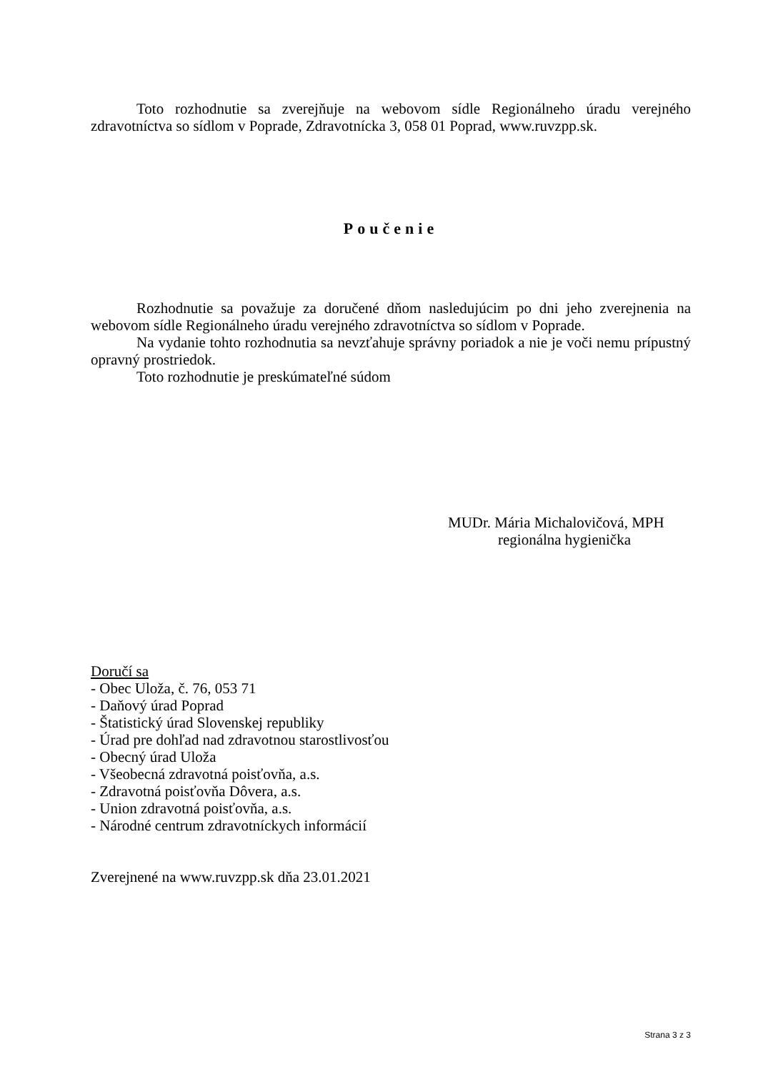Toto rozhodnutie sa zverejňuje na webovom sídle Regionálneho úradu verejného zdravotníctva so sídlom v Poprade, Zdravotnícka 3, 058 01 Poprad, www.ruvzpp.sk.
Poučenie
Rozhodnutie sa považuje za doručené dňom nasledujúcim po dni jeho zverejnenia na webovom sídle Regionálneho úradu verejného zdravotníctva so sídlom v Poprade.
Na vydanie tohto rozhodnutia sa nevzťahuje správny poriadok a nie je voči nemu prípustný opravný prostriedok.
Toto rozhodnutie je preskúmateľné súdom
MUDr. Mária Michalovičová, MPH
regionálna hygienička
Doručí sa
- Obec Uloža, č. 76, 053 71
- Daňový úrad Poprad
- Štatistický úrad Slovenskej republiky
- Úrad pre dohľad nad zdravotnou starostlivosťou
- Obecný úrad Uloža
- Všeobecná zdravotná poisťovňa, a.s.
- Zdravotná poisťovňa Dôvera, a.s.
- Union zdravotná poisťovňa, a.s.
- Národné centrum zdravotníckych informácií
Zverejnené na www.ruvzpp.sk dňa 23.01.2021
Strana 3 z 3